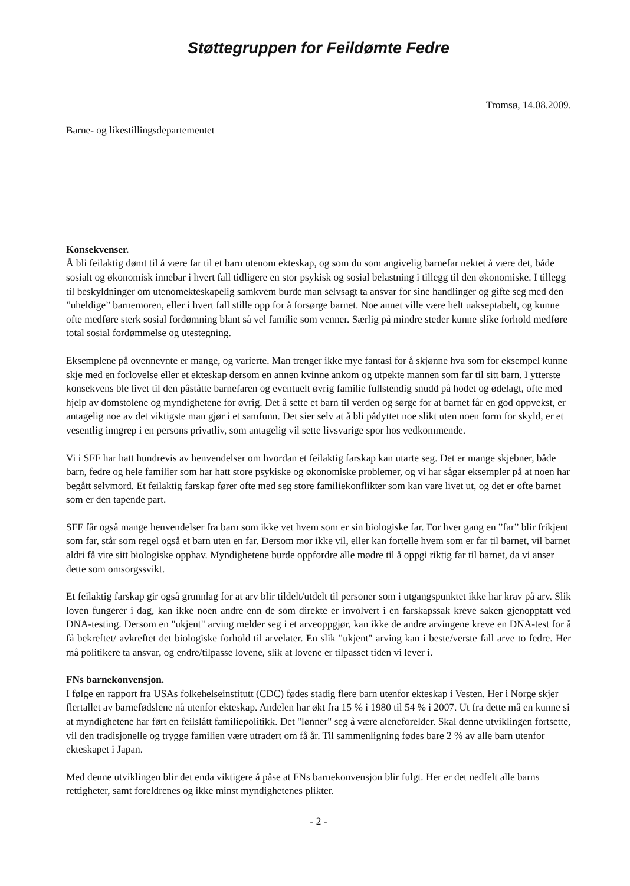Støttegruppen for Feildømte Fedre
Tromsø, 14.08.2009.
Barne- og likestillingsdepartementet
Konsekvenser.
Å bli feilaktig dømt til å være far til et barn utenom ekteskap, og som du som angivelig barnefar nektet å være det, både sosialt og økonomisk innebar i hvert fall tidligere en stor psykisk og sosial belastning i tillegg til den økonomiske. I tillegg til beskyldninger om utenomekteskapelig samkvem burde man selvsagt ta ansvar for sine handlinger og gifte seg med den ”uheldige” barnemoren, eller i hvert fall stille opp for å forsørge barnet. Noe annet ville være helt uakseptabelt, og kunne ofte medføre sterk sosial fordømning blant så vel familie som venner. Særlig på mindre steder kunne slike forhold medføre total sosial fordømmelse og utestegning.
Eksemplene på ovennevnte er mange, og varierte. Man trenger ikke mye fantasi for å skjønne hva som for eksempel kunne skje med en forlovelse eller et ekteskap dersom en annen kvinne ankom og utpekte mannen som far til sitt barn. I ytterste konsekvens ble livet til den påståtte barnefaren og eventuelt øvrig familie fullstendig snudd på hodet og ødelagt, ofte med hjelp av domstolene og myndighetene for øvrig. Det å sette et barn til verden og sørge for at barnet får en god oppvekst, er antagelig noe av det viktigste man gjør i et samfunn. Det sier selv at å bli pådyttet noe slikt uten noen form for skyld, er et vesentlig inngrep i en persons privatliv, som antagelig vil sette livsvarige spor hos vedkommende.
Vi i SFF har hatt hundrevis av henvendelser om hvordan et feilaktig farskap kan utarte seg. Det er mange skjebner, både barn, fedre og hele familier som har hatt store psykiske og økonomiske problemer, og vi har sågar eksempler på at noen har begått selvmord. Et feilaktig farskap fører ofte med seg store familiekonflikter som kan vare livet ut, og det er ofte barnet som er den tapende part.
SFF får også mange henvendelser fra barn som ikke vet hvem som er sin biologiske far. For hver gang en ”far” blir frikjent som far, står som regel også et barn uten en far. Dersom mor ikke vil, eller kan fortelle hvem som er far til barnet, vil barnet aldri få vite sitt biologiske opphav. Myndighetene burde oppfordre alle mødre til å oppgi riktig far til barnet, da vi anser dette som omsorgssvikt.
Et feilaktig farskap gir også grunnlag for at arv blir tildelt/utdelt til personer som i utgangspunktet ikke har krav på arv. Slik loven fungerer i dag, kan ikke noen andre enn de som direkte er involvert i en farskapssak kreve saken gjenopptatt ved DNA-testing. Dersom en "ukjent" arving melder seg i et arveoppgjør, kan ikke de andre arvingene kreve en DNA-test for å få bekreftet/ avkreftet det biologiske forhold til arvelater. En slik "ukjent" arving kan i beste/verste fall arve to fedre. Her må politikere ta ansvar, og endre/tilpasse lovene, slik at lovene er tilpasset tiden vi lever i.
FNs barnekonvensjon.
I følge en rapport fra USAs folkehelseinstitutt (CDC) fødes stadig flere barn utenfor ekteskap i Vesten. Her i Norge skjer flertallet av barnefødslene nå utenfor ekteskap. Andelen har økt fra 15 % i 1980 til 54 % i 2007. Ut fra dette må en kunne si at myndighetene har ført en feilslått familiepolitikk. Det "lønner" seg å være aleneforelder. Skal denne utviklingen fortsette, vil den tradisjonelle og trygge familien være utradert om få år. Til sammenligning fødes bare 2 % av alle barn utenfor ekteskapet i Japan.
Med denne utviklingen blir det enda viktigere å påse at FNs barnekonvensjon blir fulgt. Her er det nedfelt alle barns rettigheter, samt foreldrenes og ikke minst myndighetenes plikter.
- 2 -